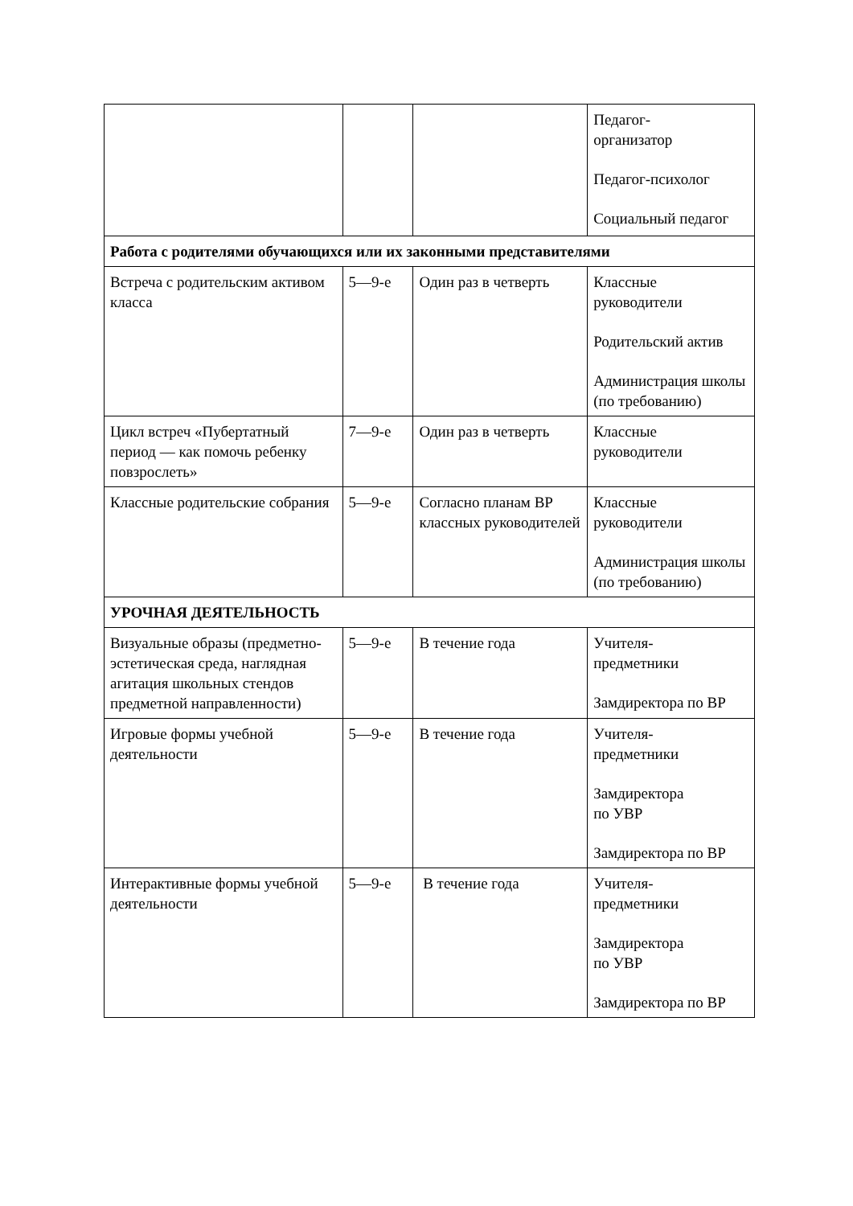| | | | Педагог- организатор Педагог-психолог Социальный педагог |
| Работа с родителями обучающихся или их законными представителями | | | |
| Встреча с родительским активом класса | 5—9-е | Один раз в четверть | Классные руководители Родительский актив Администрация школы (по требованию) |
| Цикл встреч «Пубертатный период — как помочь ребенку повзрослеть» | 7—9-е | Один раз в четверть | Классные руководители |
| Классные родительские собрания | 5—9-е | Согласно планам ВР классных руководителей | Классные руководители Администрация школы (по требованию) |
| УРОЧНАЯ ДЕЯТЕЛЬНОСТЬ | | | |
| Визуальные образы (предметно-эстетическая среда, наглядная агитация школьных стендов предметной направленности) | 5—9-е | В течение года | Учителя- предметники Замдиректора по ВР |
| Игровые формы учебной деятельности | 5—9-е | В течение года | Учителя- предметники Замдиректора по УВР Замдиректора по ВР |
| Интерактивные формы учебной деятельности | 5—9-е | В течение года | Учителя- предметники Замдиректора по УВР Замдиректора по ВР |